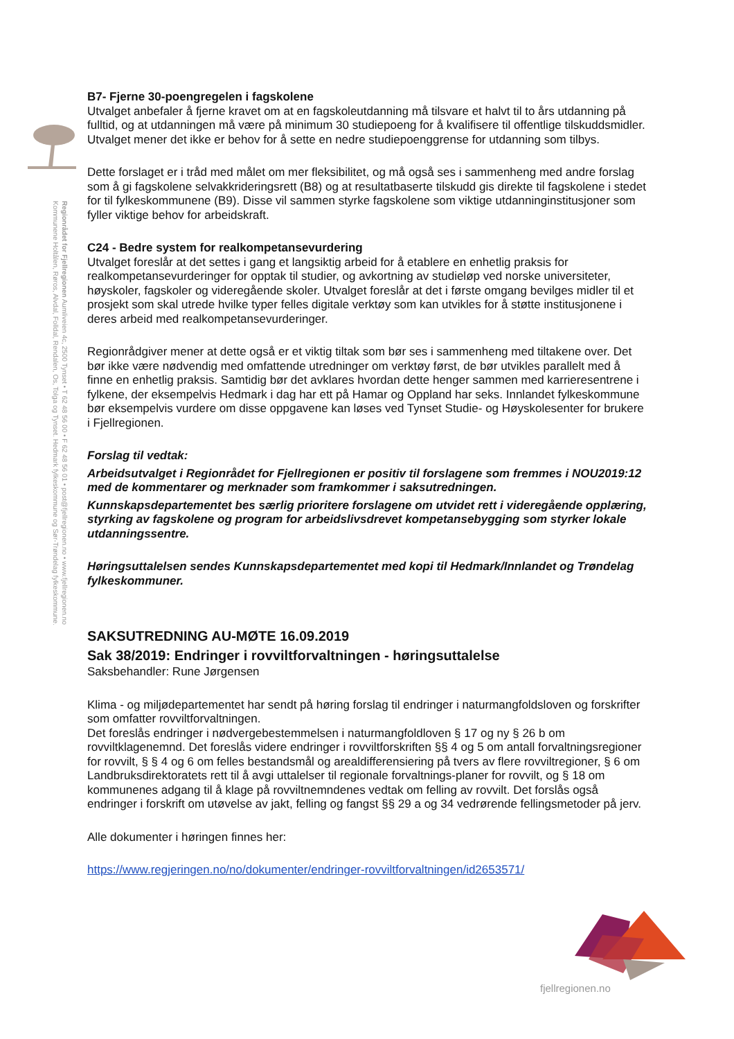Regionrådet for Fjellregionen Aumliveien 4c, 2500 Tynset • T 62 48 56 00 • F 62 48 56 01 • post@fjellregionen.no • www.fjellregionen.no Kommunene Holtålen, Røros, Alvdal, Folldal, Rendalen, Os, Tolga og Tynset. Hedmark fylkeskommune og Sør-Trøndelag fylkeskommune.
B7- Fjerne 30-poengregelen i fagskolene
Utvalget anbefaler å fjerne kravet om at en fagskoleutdanning må tilsvare et halvt til to års utdanning på fulltid, og at utdanningen må være på minimum 30 studiepoeng for å kvalifisere til offentlige tilskuddsmidler. Utvalget mener det ikke er behov for å sette en nedre studiepoenggrense for utdanning som tilbys.
Dette forslaget er i tråd med målet om mer fleksibilitet, og må også ses i sammenheng med andre forslag som å gi fagskolene selvakkrideringsrett (B8) og at resultatbaserte tilskudd gis direkte til fagskolene i stedet for til fylkeskommunene (B9). Disse vil sammen styrke fagskolene som viktige utdanninginstitusjoner som fyller viktige behov for arbeidskraft.
C24 - Bedre system for realkompetansevurdering
Utvalget foreslår at det settes i gang et langsiktig arbeid for å etablere en enhetlig praksis for realkompetansevurderinger for opptak til studier, og avkortning av studieløp ved norske universiteter, høyskoler, fagskoler og videregående skoler. Utvalget foreslår at det i første omgang bevilges midler til et prosjekt som skal utrede hvilke typer felles digitale verktøy som kan utvikles for å støtte institusjonene i deres arbeid med realkompetansevurderinger.
Regionrådgiver mener at dette også er et viktig tiltak som bør ses i sammenheng med tiltakene over. Det bør ikke være nødvendig med omfattende utredninger om verktøy først, de bør utvikles parallelt med å finne en enhetlig praksis. Samtidig bør det avklares hvordan dette henger sammen med karrieresentrene i fylkene, der eksempelvis Hedmark i dag har ett på Hamar og Oppland har seks. Innlandet fylkeskommune bør eksempelvis vurdere om disse oppgavene kan løses ved Tynset Studie- og Høyskolesenter for brukere i Fjellregionen.
Forslag til vedtak:
Arbeidsutvalget i Regionrådet for Fjellregionen er positiv til forslagene som fremmes i NOU2019:12 med de kommentarer og merknader som framkommer i saksutredningen.
Kunnskapsdepartementet bes særlig prioritere forslagene om utvidet rett i videregående opplæring, styrking av fagskolene og program for arbeidslivsdrevet kompetansebygging som styrker lokale utdanningssentre.
Høringsuttalelsen sendes Kunnskapsdepartementet med kopi til Hedmark/Innlandet og Trøndelag fylkeskommuner.
SAKSUTREDNING AU-MØTE 16.09.2019
Sak 38/2019: Endringer i rovviltforvaltningen - høringsuttalelse
Saksbehandler: Rune Jørgensen
Klima - og miljødepartementet har sendt på høring forslag til endringer i naturmangfoldsloven og forskrifter som omfatter rovviltforvaltningen.
Det foreslås endringer i nødvergebestemmelsen i naturmangfoldloven § 17 og ny § 26 b om rovviltklagenemnd. Det foreslås videre endringer i rovviltforskriften §§ 4 og 5 om antall forvaltningsregioner for rovvilt, § § 4 og 6 om felles bestandsmål og arealdifferensiering på tvers av flere rovviltregioner, § 6 om Landbruksdirektoratets rett til å avgi uttalelser til regionale forvaltnings-planer for rovvilt, og § 18 om kommunenes adgang til å klage på rovviltnemndenes vedtak om felling av rovvilt. Det forslås også endringer i forskrift om utøvelse av jakt, felling og fangst §§ 29 a og 34 vedrørende fellingsmetoder på jerv.
Alle dokumenter i høringen finnes her:
https://www.regjeringen.no/no/dokumenter/endringer-rovviltforvaltningen/id2653571/
fjellregionen.no